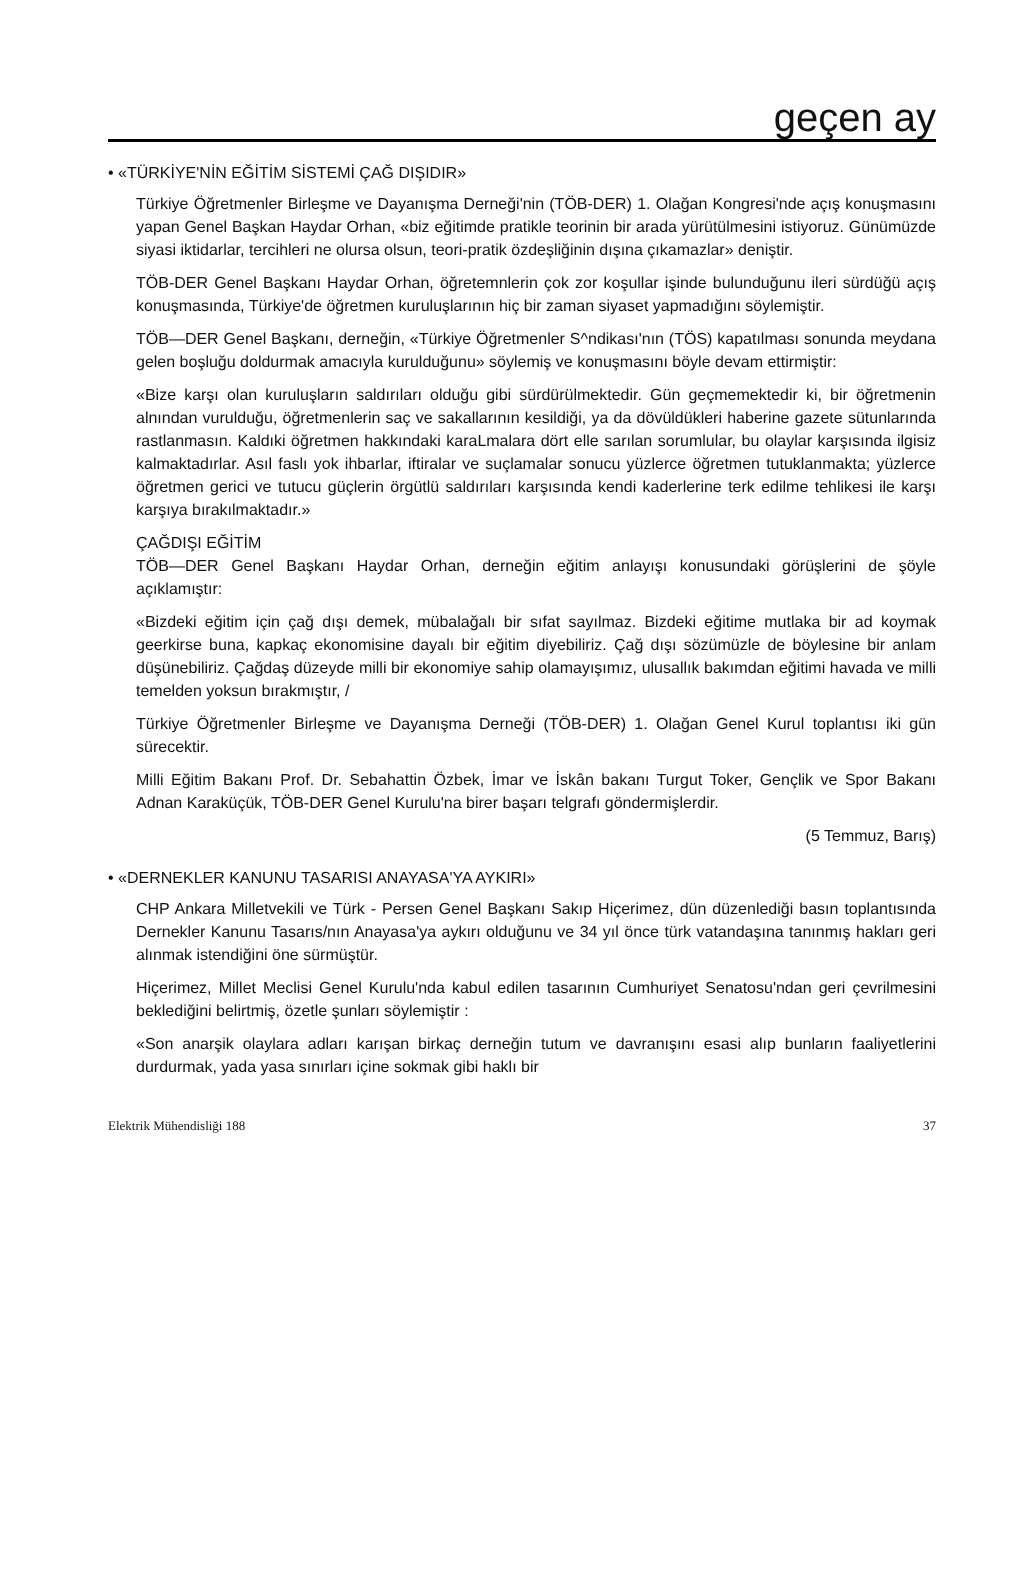geçen ay
• «TÜRKİYE'NİN EĞİTİM SİSTEMİ ÇAĞ DIŞIDIR»
Türkiye Öğretmenler Birleşme ve Dayanışma Derneği'nin (TÖB-DER) 1. Olağan Kongresi'nde açış konuşmasını yapan Genel Başkan Haydar Orhan, «biz eğitimde pratikle teorinin bir arada yürütülmesini istiyoruz. Günümüzde siyasi iktidarlar, tercihleri ne olursa olsun, teori-pratik özdeşliğinin dışına çıkamazlar» deniştir.
TÖB-DER Genel Başkanı Haydar Orhan, öğretemnlerin çok zor koşullar işinde bulunduğunu ileri sürdüğü açış konuşmasında, Türkiye'de öğretmen kuruluşlarının hiç bir zaman siyaset yapmadığını söylemiştir.
TÖB—DER Genel Başkanı, derneğin, «Türkiye Öğretmenler S^ndikası'nın (TÖS) kapatılması sonunda meydana gelen boşluğu doldurmak amacıyla kurulduğunu» söylemiş ve konuşmasını böyle devam ettirmiştir:
«Bize karşı olan kuruluşların saldırıları olduğu gibi sürdürülmektedir. Gün geçmemektedir ki, bir öğretmenin alnından vurulduğu, öğretmenlerin saç ve sakallarının kesildiği, ya da dövüldükleri haberine gazete sütunlarında rastlanmasın. Kaldıki öğretmen hakkındaki karaLmalara dört elle sarılan sorumlular, bu olaylar karşısında ilgisiz kalmaktadırlar. Asıl faslı yok ihbarlar, iftiralar ve suçlamalar sonucu yüzlerce öğretmen tutuklanmakta; yüzlerce öğretmen gerici ve tutucu güçlerin örgütlü saldırıları karşısında kendi kaderlerine terk edilme tehlikesi ile karşı karşıya bırakılmaktadır.»
ÇAĞDIŞI EĞİTİM
TÖB—DER Genel Başkanı Haydar Orhan, derneğin eğitim anlayışı konusundaki görüşlerini de şöyle açıklamıştır:
«Bizdeki eğitim için çağ dışı demek, mübalağalı bir sıfat sayılmaz. Bizdeki eğitime mutlaka bir ad koymak geerkirse buna, kapkaç ekonomisine dayalı bir eğitim diyebiliriz. Çağ dışı sözümüzle de böylesine bir anlam düşünebiliriz. Çağdaş düzeyde milli bir ekonomiye sahip olamayışımız, ulusallık bakımdan eğitimi havada ve milli temelden yoksun bırakmıştır, /
Türkiye Öğretmenler Birleşme ve Dayanışma Derneği (TÖB-DER) 1. Olağan Genel Kurul toplantısı iki gün sürecektir.
Milli Eğitim Bakanı Prof. Dr. Sebahattin Özbek, İmar ve İskân bakanı Turgut Toker, Gençlik ve Spor Bakanı Adnan Karaküçük, TÖB-DER Genel Kurulu'na birer başarı telgrafı göndermişlerdir.
(5 Temmuz, Barış)
• «DERNEKLER KANUNU TASARISI ANAYASA'YA AYKIRI»
CHP Ankara Milletvekili ve Türk - Persen Genel Başkanı Sakıp Hiçerimez, dün düzenlediği basın toplantısında Dernekler Kanunu Tasarıs/nın Anayasa'ya aykırı olduğunu ve 34 yıl önce türk vatandaşına tanınmış hakları geri alınmak istendiğini öne sürmüştür.
Hiçerimez, Millet Meclisi Genel Kurulu'nda kabul edilen tasarının Cumhuriyet Senatosu'ndan geri çevrilmesini beklediğini belirtmiş, özetle şunları söylemiştir :
«Son anarşik olaylara adları karışan birkaç derneğin tutum ve davranışını esasi alıp bunların faaliyetlerini durdurmak, yada yasa sınırları içine sokmak gibi haklı bir
Elektrik Mühendisliği 188 37